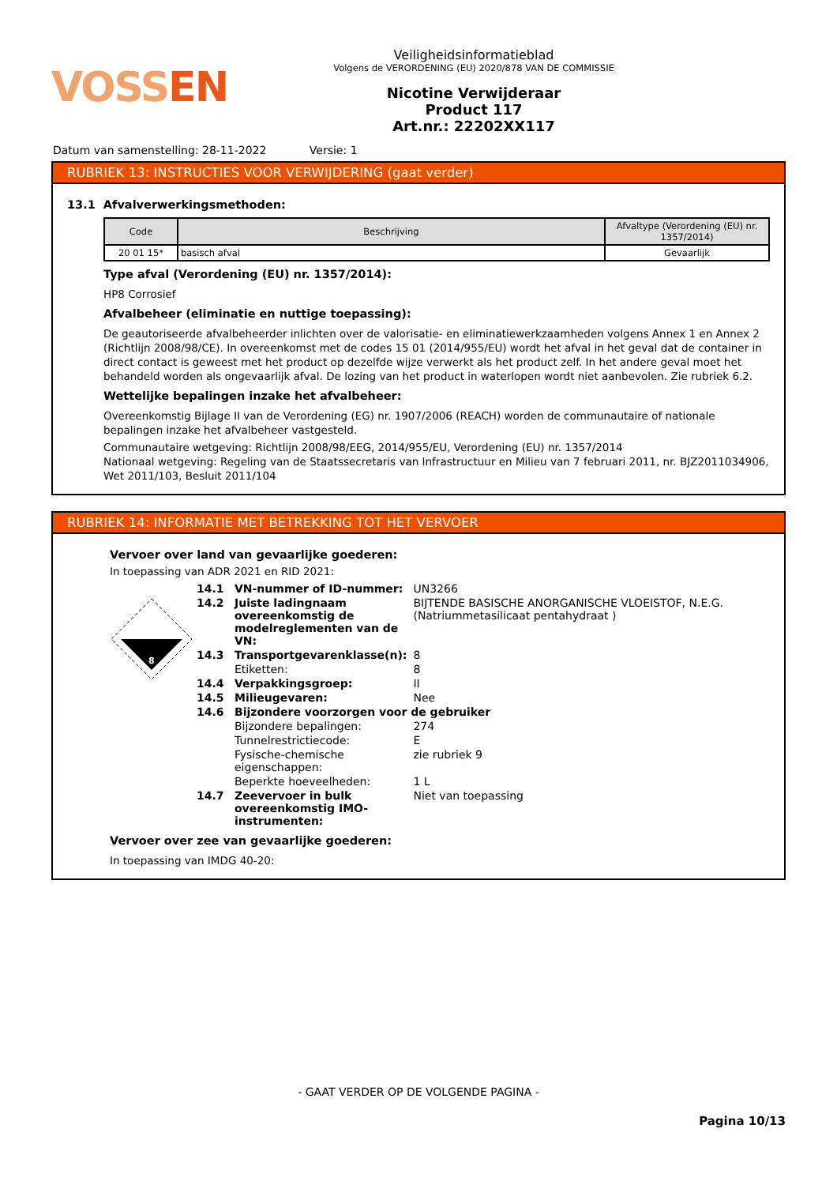VOSSEN
Veiligheidsinformatieblad
Volgens de VERORDENING (EU) 2020/878 VAN DE COMMISSIE
Nicotine Verwijderaar
Product 117
Art.nr.: 22202XX117
Datum van samenstelling: 28-11-2022 Versie: 1
RUBRIEK 13: INSTRUCTIES VOOR VERWIJDERING (gaat verder)
13.1 Afvalverwerkingsmethoden:
| Code | Beschrijving | Afvaltype (Verordening (EU) nr. 1357/2014) |
| --- | --- | --- |
| 20 01 15* | basisch afval | Gevaarlijk |
Type afval (Verordening (EU) nr. 1357/2014):
HP8 Corrosief
Afvalbeheer (eliminatie en nuttige toepassing):
De geautoriseerde afvalbeheerder inlichten over de valorisatie- en eliminatiewerkzaamheden volgens Annex 1 en Annex 2 (Richtlijn 2008/98/CE). In overeenkomst met de codes 15 01 (2014/955/EU) wordt het afval in het geval dat de container in direct contact is geweest met het product op dezelfde wijze verwerkt als het product zelf. In het andere geval moet het behandeld worden als ongevaarlijk afval. De lozing van het product in waterlopen wordt niet aanbevolen. Zie rubriek 6.2.
Wettelijke bepalingen inzake het afvalbeheer:
Overeenkomstig Bijlage II van de Verordening (EG) nr. 1907/2006 (REACH) worden de communautaire of nationale bepalingen inzake het afvalbeheer vastgesteld.
Communautaire wetgeving: Richtlijn 2008/98/EEG, 2014/955/EU, Verordening (EU) nr. 1357/2014
Nationaal wetgeving: Regeling van de Staatssecretaris van Infrastructuur en Milieu van 7 februari 2011, nr. BJZ2011034906, Wet 2011/103, Besluit 2011/104
RUBRIEK 14: INFORMATIE MET BETREKKING TOT HET VERVOER
Vervoer over land van gevaarlijke goederen:
In toepassing van ADR 2021 en RID 2021:
8
| 14.1 | VN-nummer of ID-nummer: | UN3266 |
| 14.2 | Juiste ladingnaam overeenkomstig de modelreglementen van de VN: | BIJTENDE BASISCHE ANORGANISCHE VLOEISTOF, N.E.G. (Natriummetasilicaat pentahydraat ) |
| 14.3 | Transportgevarenklasse(n): | 8 |
| | Etiketten: | 8 |
| 14.4 | Verpakkingsgroep: | II |
| 14.5 | Milieugevaren: | Nee |
| 14.6 | Bijzondere voorzorgen voor de gebruiker | |
| | Bijzondere bepalingen: | 274 |
| | Tunnelrestrictiecode: | E |
| | Fysische-chemische eigenschappen: | zie rubriek 9 |
| | Beperkte hoeveelheden: | 1 L |
| 14.7 | Zeevervoer in bulk overeenkomstig IMO-instrumenten: | Niet van toepassing |
Vervoer over zee van gevaarlijke goederen:
In toepassing van IMDG 40-20:
- GAAT VERDER OP DE VOLGENDE PAGINA -
Pagina 10/13